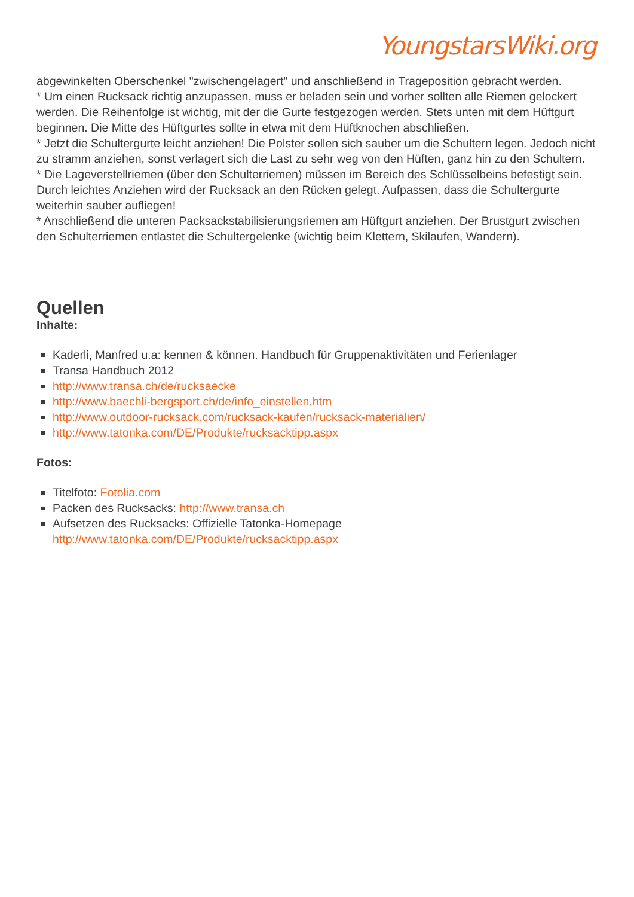YoungstarsWiki.org
abgewinkelten Oberschenkel "zwischengelagert" und anschließend in Trageposition gebracht werden.
* Um einen Rucksack richtig anzupassen, muss er beladen sein und vorher sollten alle Riemen gelockert werden. Die Reihenfolge ist wichtig, mit der die Gurte festgezogen werden. Stets unten mit dem Hüftgurt beginnen. Die Mitte des Hüftgurtes sollte in etwa mit dem Hüftknochen abschließen.
* Jetzt die Schultergurte leicht anziehen! Die Polster sollen sich sauber um die Schultern legen. Jedoch nicht zu stramm anziehen, sonst verlagert sich die Last zu sehr weg von den Hüften, ganz hin zu den Schultern.
* Die Lageverstellriemen (über den Schulterriemen) müssen im Bereich des Schlüsselbeins befestigt sein. Durch leichtes Anziehen wird der Rucksack an den Rücken gelegt. Aufpassen, dass die Schultergurte weiterhin sauber aufliegen!
* Anschließend die unteren Packsackstabilisierungsriemen am Hüftgurt anziehen. Der Brustgurt zwischen den Schulterriemen entlastet die Schultergelenke (wichtig beim Klettern, Skilaufen, Wandern).
Quellen
Inhalte:
Kaderli, Manfred u.a: kennen & können. Handbuch für Gruppenaktivitäten und Ferienlager
Transa Handbuch 2012
http://www.transa.ch/de/rucksaecke
http://www.baechli-bergsport.ch/de/info_einstellen.htm
http://www.outdoor-rucksack.com/rucksack-kaufen/rucksack-materialien/
http://www.tatonka.com/DE/Produkte/rucksacktipp.aspx
Fotos:
Titelfoto: Fotolia.com
Packen des Rucksacks: http://www.transa.ch
Aufsetzen des Rucksacks: Offizielle Tatonka-Homepage http://www.tatonka.com/DE/Produkte/rucksacktipp.aspx